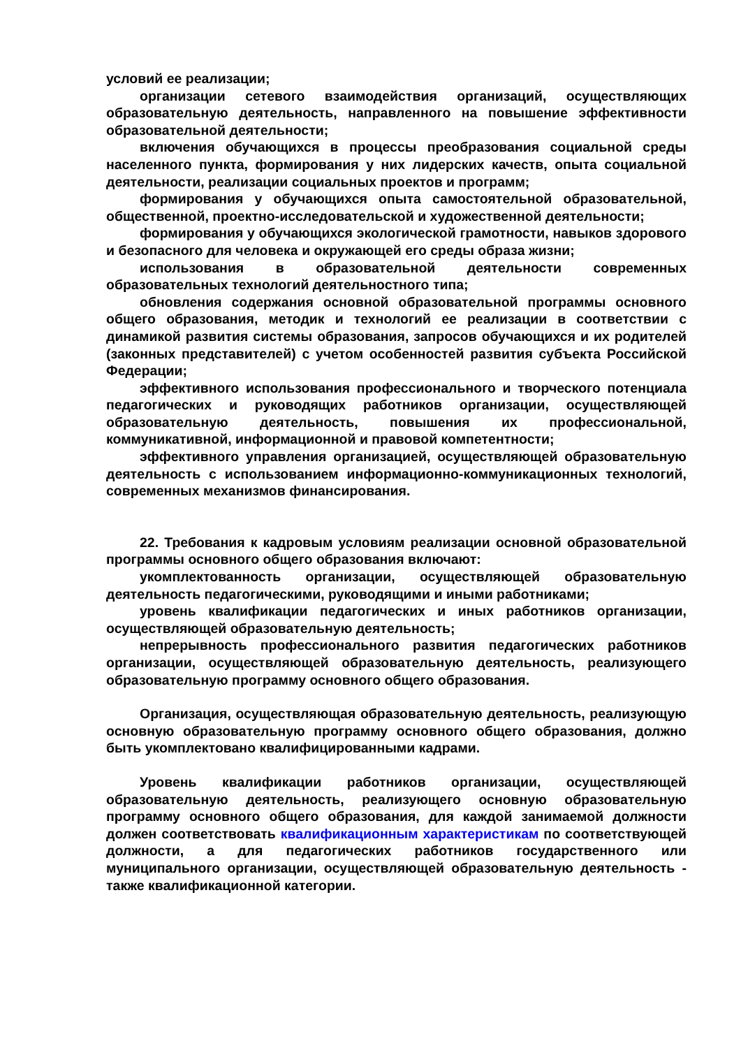условий ее реализации;
организации сетевого взаимодействия организаций, осуществляющих образовательную деятельность, направленного на повышение эффективности образовательной деятельности;
включения обучающихся в процессы преобразования социальной среды населенного пункта, формирования у них лидерских качеств, опыта социальной деятельности, реализации социальных проектов и программ;
формирования у обучающихся опыта самостоятельной образовательной, общественной, проектно-исследовательской и художественной деятельности;
формирования у обучающихся экологической грамотности, навыков здорового и безопасного для человека и окружающей его среды образа жизни;
использования в образовательной деятельности современных образовательных технологий деятельностного типа;
обновления содержания основной образовательной программы основного общего образования, методик и технологий ее реализации в соответствии с динамикой развития системы образования, запросов обучающихся и их родителей (законных представителей) с учетом особенностей развития субъекта Российской Федерации;
эффективного использования профессионального и творческого потенциала педагогических и руководящих работников организации, осуществляющей образовательную деятельность, повышения их профессиональной, коммуникативной, информационной и правовой компетентности;
эффективного управления организацией, осуществляющей образовательную деятельность с использованием информационно-коммуникационных технологий, современных механизмов финансирования.
22. Требования к кадровым условиям реализации основной образовательной программы основного общего образования включают:
укомплектованность организации, осуществляющей образовательную деятельность педагогическими, руководящими и иными работниками;
уровень квалификации педагогических и иных работников организации, осуществляющей образовательную деятельность;
непрерывность профессионального развития педагогических работников организации, осуществляющей образовательную деятельность, реализующего образовательную программу основного общего образования.
Организация, осуществляющая образовательную деятельность, реализующую основную образовательную программу основного общего образования, должно быть укомплектовано квалифицированными кадрами.
Уровень квалификации работников организации, осуществляющей образовательную деятельность, реализующего основную образовательную программу основного общего образования, для каждой занимаемой должности должен соответствовать квалификационным характеристикам по соответствующей должности, а для педагогических работников государственного или муниципального организации, осуществляющей образовательную деятельность - также квалификационной категории.